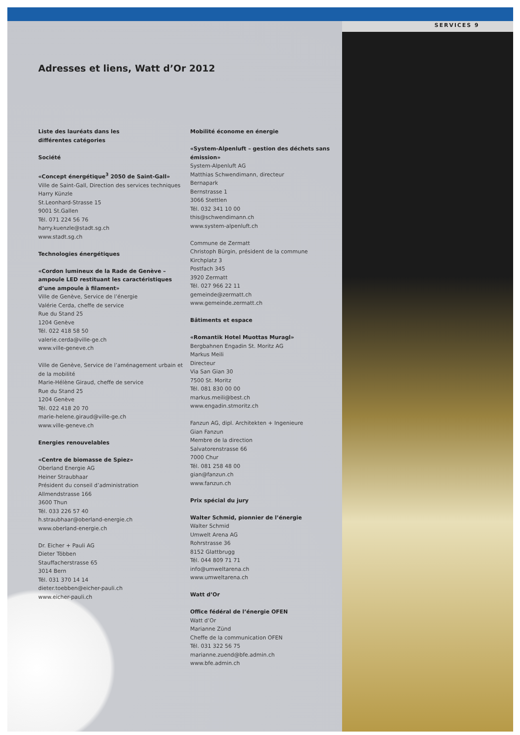SERVICES 9
Adresses et liens, Watt d’Or 2012
Liste des lauréats dans les
différentes catégories
Société
«Concept énergétique<sup>3</sup> 2050 de Saint-Gall»
Ville de Saint-Gall, Direction des services techniques
Harry Künzle
St.Leonhard-Strasse 15
9001 St.Gallen
Tél. 071 224 56 76
harry.kuenzle@stadt.sg.ch
www.stadt.sg.ch
Technologies énergétiques
«Cordon lumineux de la Rade de Genève – ampoule LED restituant les caractéristiques d’une ampoule à filament»
Ville de Genève, Service de l’énergie
Valérie Cerda, cheffe de service
Rue du Stand 25
1204 Genève
Tél. 022 418 58 50
valerie.cerda@ville-ge.ch
www.ville-geneve.ch
Ville de Genève, Service de l’aménagement urbain et de la mobilité
Marie-Hélène Giraud, cheffe de service
Rue du Stand 25
1204 Genève
Tél. 022 418 20 70
marie-helene.giraud@ville-ge.ch
www.ville-geneve.ch
Energies renouvelables
«Centre de biomasse de Spiez»
Oberland Energie AG
Heiner Straubhaar
Président du conseil d’administration
Allmendstrasse 166
3600 Thun
Tél. 033 226 57 40
h.straubhaar@oberland-energie.ch
www.oberland-energie.ch
Dr. Eicher + Pauli AG
Dieter Többen
Stauffacherstrasse 65
3014 Bern
Tél. 031 370 14 14
dieter.toebben@eicher-pauli.ch
www.eicher-pauli.ch
Mobilité économe en énergie
«System-Alpenluft – gestion des déchets sans émission»
System-Alpenluft AG
Matthias Schwendimann, directeur
Bernapark
Bernstrasse 1
3066 Stettlen
Tél. 032 341 10 00
this@schwendimann.ch
www.system-alpenluft.ch
Commune de Zermatt
Christoph Bürgin, président de la commune
Kirchplatz 3
Postfach 345
3920 Zermatt
Tél. 027 966 22 11
gemeinde@zermatt.ch
www.gemeinde.zermatt.ch
Bâtiments et espace
«Romantik Hotel Muottas Muragl»
Bergbahnen Engadin St. Moritz AG
Markus Meili
Directeur
Via San Gian 30
7500 St. Moritz
Tél. 081 830 00 00
markus.meili@best.ch
www.engadin.stmoritz.ch
Fanzun AG, dipl. Architekten + Ingenieure
Gian Fanzun
Membre de la direction
Salvatorenstrasse 66
7000 Chur
Tél. 081 258 48 00
gian@fanzun.ch
www.fanzun.ch
Prix spécial du jury
Walter Schmid, pionnier de l’énergie
Walter Schmid
Umwelt Arena AG
Rohrstrasse 36
8152 Glattbrugg
Tél. 044 809 71 71
info@umweltarena.ch
www.umweltarena.ch
Watt d’Or
Office fédéral de l’énergie OFEN
Watt d’Or
Marianne Zünd
Cheffe de la communication OFEN
Tél. 031 322 56 75
marianne.zuend@bfe.admin.ch
www.bfe.admin.ch